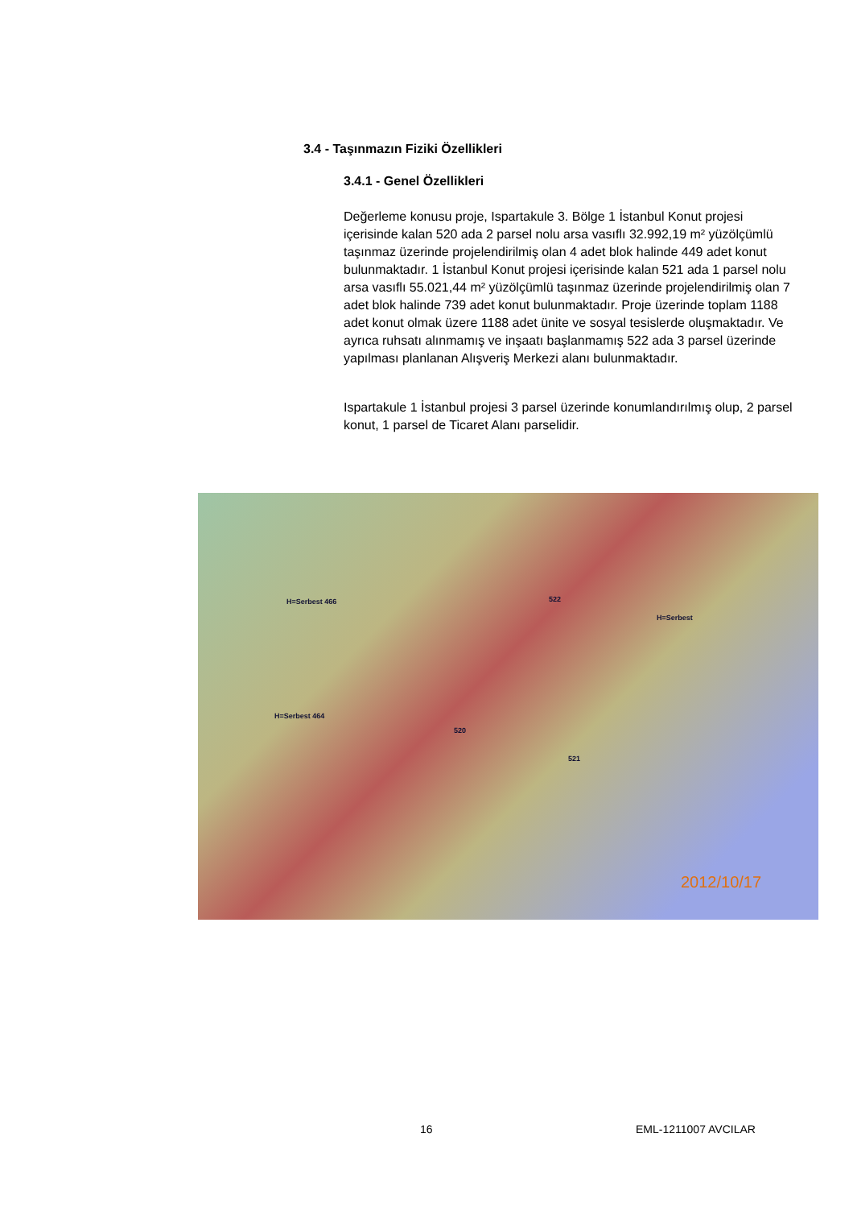3.4 - Taşınmazın Fiziki Özellikleri
3.4.1 - Genel Özellikleri
Değerleme konusu proje, Ispartakule 3. Bölge 1 İstanbul Konut projesi içerisinde kalan 520 ada 2 parsel nolu arsa vasıflı 32.992,19 m² yüzölçümlü taşınmaz üzerinde projelendirilmiş olan 4 adet blok halinde 449 adet konut bulunmaktadır. 1 İstanbul Konut projesi içerisinde kalan 521 ada 1 parsel nolu arsa vasıflı 55.021,44 m² yüzölçümlü taşınmaz üzerinde projelendirilmiş olan 7 adet blok halinde 739 adet konut bulunmaktadır. Proje üzerinde toplam 1188 adet konut olmak üzere 1188 adet ünite ve sosyal tesislerde oluşmaktadır. Ve ayrıca ruhsatı alınmamış ve inşaatı başlanmamış 522 ada 3 parsel üzerinde yapılması planlanan Alışveriş Merkezi alanı bulunmaktadır.
Ispartakule 1 İstanbul projesi 3 parsel üzerinde konumlandırılmış olup, 2 parsel konut, 1 parsel de Ticaret Alanı parselidir.
522
520
521
H=Serbest
H=Serbest 466
H=Serbest 464
2012/10/17
16 EML-1211007 AVCILAR